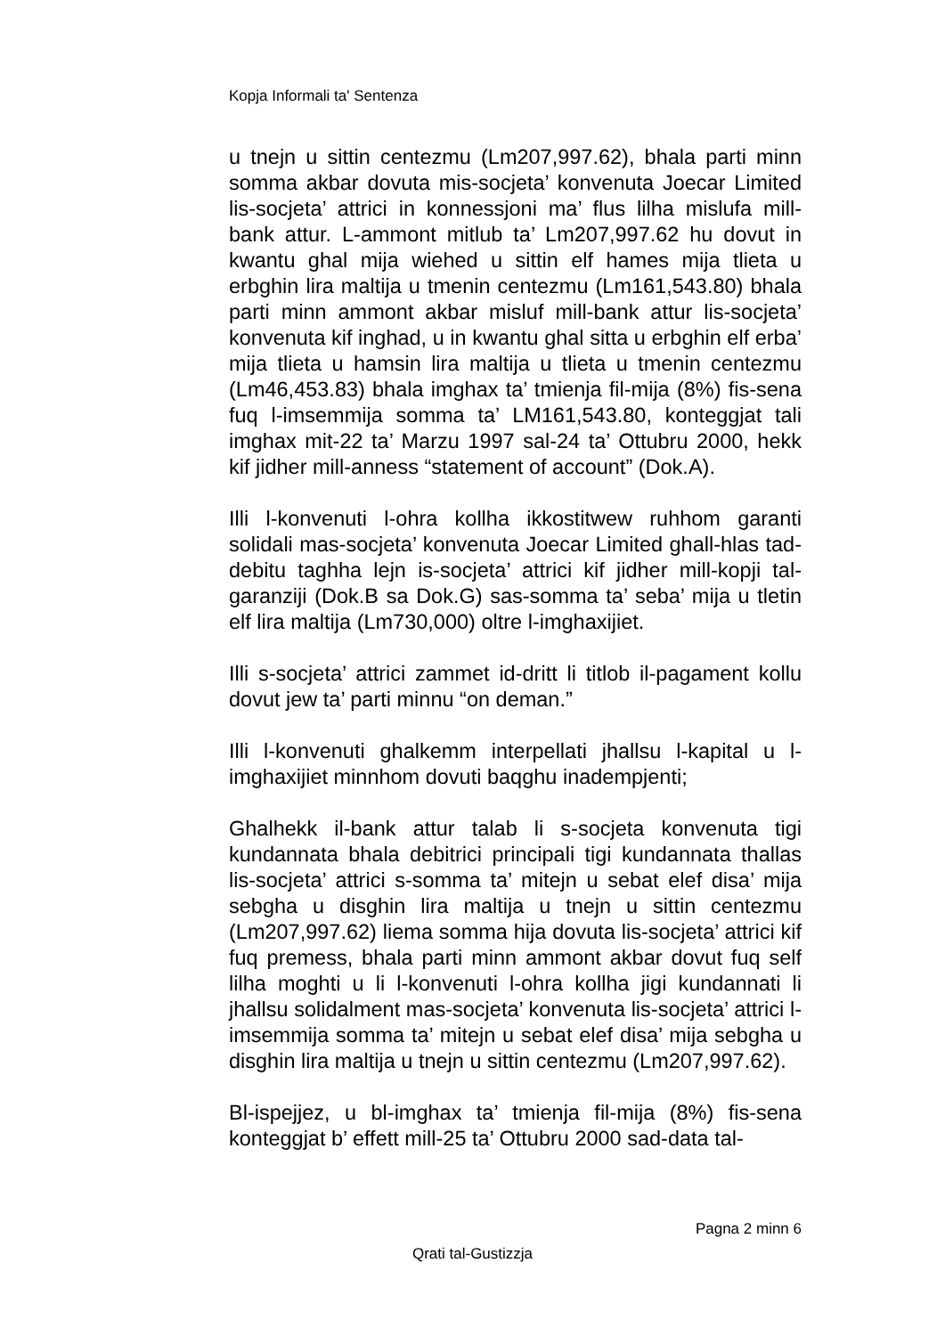Kopja Informali ta' Sentenza
u tnejn u sittin centezmu (Lm207,997.62), bhala parti minn somma akbar dovuta mis-socjeta’ konvenuta Joecar Limited lis-socjeta’ attrici in konnessjoni ma’ flus lilha mislufa mill-bank attur. L-ammont mitlub ta’ Lm207,997.62 hu dovut in kwantu ghal mija wiehed u sittin elf hames mija tlieta u erbghin lira maltija u tmenin centezmu (Lm161,543.80) bhala parti minn ammont akbar misluf mill-bank attur lis-socjeta’ konvenuta kif inghad, u in kwantu ghal sitta u erbghin elf erba’ mija tlieta u hamsin lira maltija u tlieta u tmenin centezmu (Lm46,453.83) bhala imghax ta’ tmienja fil-mija (8%) fis-sena fuq l-imsemmija somma ta’ LM161,543.80, konteggjat tali imghax mit-22 ta’ Marzu 1997 sal-24 ta’ Ottubru 2000, hekk kif jidher mill-anness “statement of account” (Dok.A).
Illi l-konvenuti l-ohra kollha ikkostitwew ruhhom garanti solidali mas-socjeta’ konvenuta Joecar Limited ghall-hlas tad-debitu taghha lejn is-socjeta’ attrici kif jidher mill-kopji tal-garanziji (Dok.B sa Dok.G) sas-somma ta’ seba’ mija u tletin elf lira maltija (Lm730,000) oltre l-imghaxijiet.
Illi s-socjeta’ attrici zammet id-dritt li titlob il-pagament kollu dovut jew ta’ parti minnu “on deman.”
Illi l-konvenuti ghalkemm interpellati jhallsu l-kapital u l-imghaxijiet minnhom dovuti baqghu inadempjenti;
Ghalhekk il-bank attur talab li s-socjeta konvenuta tigi kundannata bhala debitrici principali tigi kundannata thallas lis-socjeta’ attrici s-somma ta’ mitejn u sebat elef disa’ mija sebgha u disghin lira maltija u tnejn u sittin centezmu (Lm207,997.62) liema somma hija dovuta lis-socjeta’ attrici kif fuq premess, bhala parti minn ammont akbar dovut fuq self lilha moghti u li l-konvenuti l-ohra kollha jigi kundannati li jhallsu solidalment mas-socjeta’ konvenuta lis-socjeta’ attrici l-imsemmija somma ta’ mitejn u sebat elef disa’ mija sebgha u disghin lira maltija u tnejn u sittin centezmu (Lm207,997.62).
Bl-ispejjez, u bl-imghax ta’ tmienja fil-mija (8%) fis-sena konteggjat b’ effett mill-25 ta’ Ottubru 2000 sad-data tal-
Pagna 2 minn 6
Qrati tal-Gustizzja